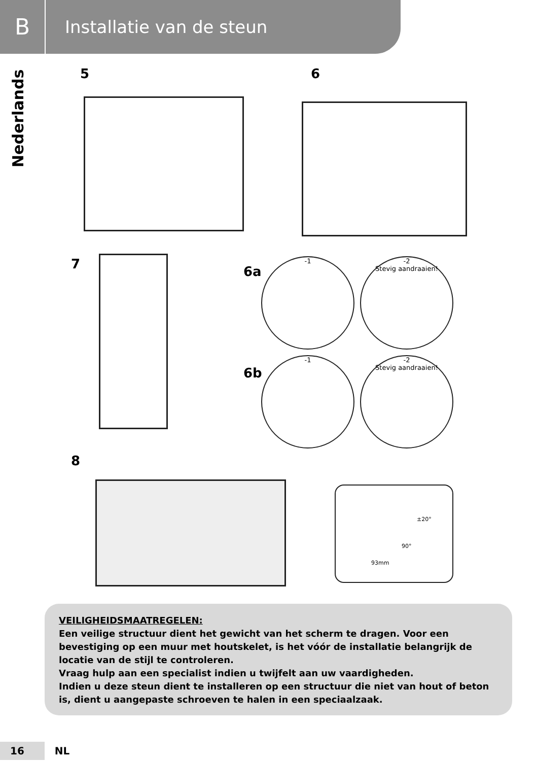B
Installatie van de steun
Nederlands
5 6
7 6a
-1
-2
Stevig aandraaien!
6b
-1
-2
Stevig aandraaien!
8
±20°
90°
93mm
VEILIGHEIDSMAATREGELEN:
Een veilige structuur dient het gewicht van het scherm te dragen. Voor een bevestiging op een muur met houtskelet, is het vóór de installatie belangrijk de locatie van de stijl te controleren.
Vraag hulp aan een specialist indien u twijfelt aan uw vaardigheden.
Indien u deze steun dient te installeren op een structuur die niet van hout of beton is, dient u aangepaste schroeven te halen in een speciaalzaak.
16 NL